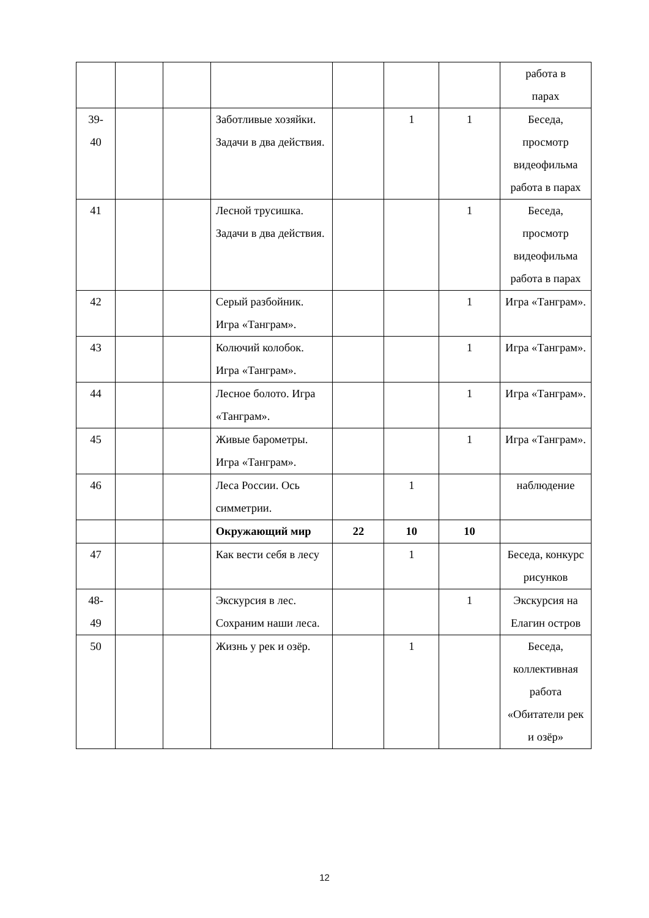| | | | | | | | работа в парах |
| 39- 40 | | | Заботливые хозяйки. Задачи в два действия. | | 1 | 1 | Беседа, просмотр видеофильма работа в парах |
| 41 | | | Лесной трусишка. Задачи в два действия. | | | 1 | Беседа, просмотр видеофильма работа в парах |
| 42 | | | Серый разбойник. Игра «Танграм». | | | 1 | Игра «Танграм». |
| 43 | | | Колючий колобок. Игра «Танграм». | | | 1 | Игра «Танграм». |
| 44 | | | Лесное болото. Игра «Танграм». | | | 1 | Игра «Танграм». |
| 45 | | | Живые барометры. Игра «Танграм». | | | 1 | Игра «Танграм». |
| 46 | | | Леса России. Ось симметрии. | | 1 | | наблюдение |
| | | | Окружающий мир | 22 | 10 | 10 | |
| 47 | | | Как вести себя в лесу | | 1 | | Беседа, конкурс рисунков |
| 48- 49 | | | Экскурсия в лес. Сохраним наши леса. | | | 1 | Экскурсия на Елагин остров |
| 50 | | | Жизнь у рек и озёр. | | 1 | | Беседа, коллективная работа «Обитатели рек и озёр» |
12